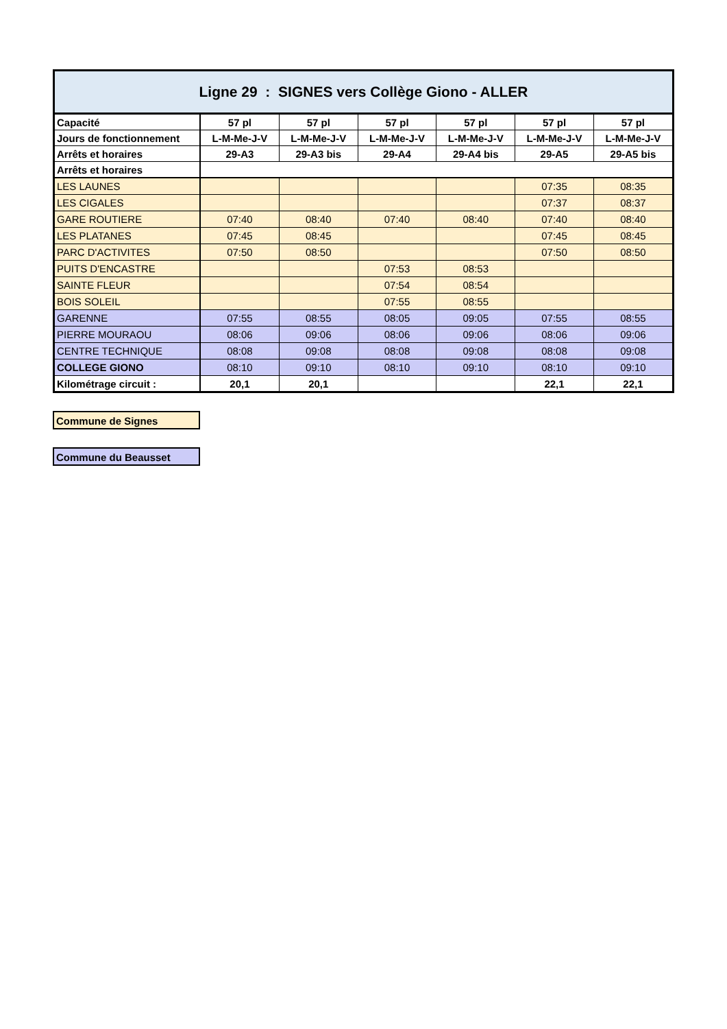| Ligne 29 : SIGNES vers Collège Giono - ALLER | | | | | | |
| --- | --- | --- | --- | --- | --- | --- |
| Capacité | 57 pl | 57 pl | 57 pl | 57 pl | 57 pl | 57 pl |
| Jours de fonctionnement | L-M-Me-J-V | L-M-Me-J-V | L-M-Me-J-V | L-M-Me-J-V | L-M-Me-J-V | L-M-Me-J-V |
| Arrêts et horaires | 29-A3 | 29-A3 bis | 29-A4 | 29-A4 bis | 29-A5 | 29-A5 bis |
| Arrêts et horaires | | | | | | |
| LES LAUNES | | | | | 07:35 | 08:35 |
| LES CIGALES | | | | | 07:37 | 08:37 |
| GARE ROUTIERE | 07:40 | 08:40 | 07:40 | 08:40 | 07:40 | 08:40 |
| LES PLATANES | 07:45 | 08:45 | | | 07:45 | 08:45 |
| PARC D'ACTIVITES | 07:50 | 08:50 | | | 07:50 | 08:50 |
| PUITS D'ENCASTRE | | | 07:53 | 08:53 | | |
| SAINTE FLEUR | | | 07:54 | 08:54 | | |
| BOIS SOLEIL | | | 07:55 | 08:55 | | |
| GARENNE | 07:55 | 08:55 | 08:05 | 09:05 | 07:55 | 08:55 |
| PIERRE MOURAOU | 08:06 | 09:06 | 08:06 | 09:06 | 08:06 | 09:06 |
| CENTRE TECHNIQUE | 08:08 | 09:08 | 08:08 | 09:08 | 08:08 | 09:08 |
| COLLEGE GIONO | 08:10 | 09:10 | 08:10 | 09:10 | 08:10 | 09:10 |
| Kilométrage circuit : | 20,1 | 20,1 | | | 22,1 | 22,1 |
Commune de Signes
Commune du Beausset